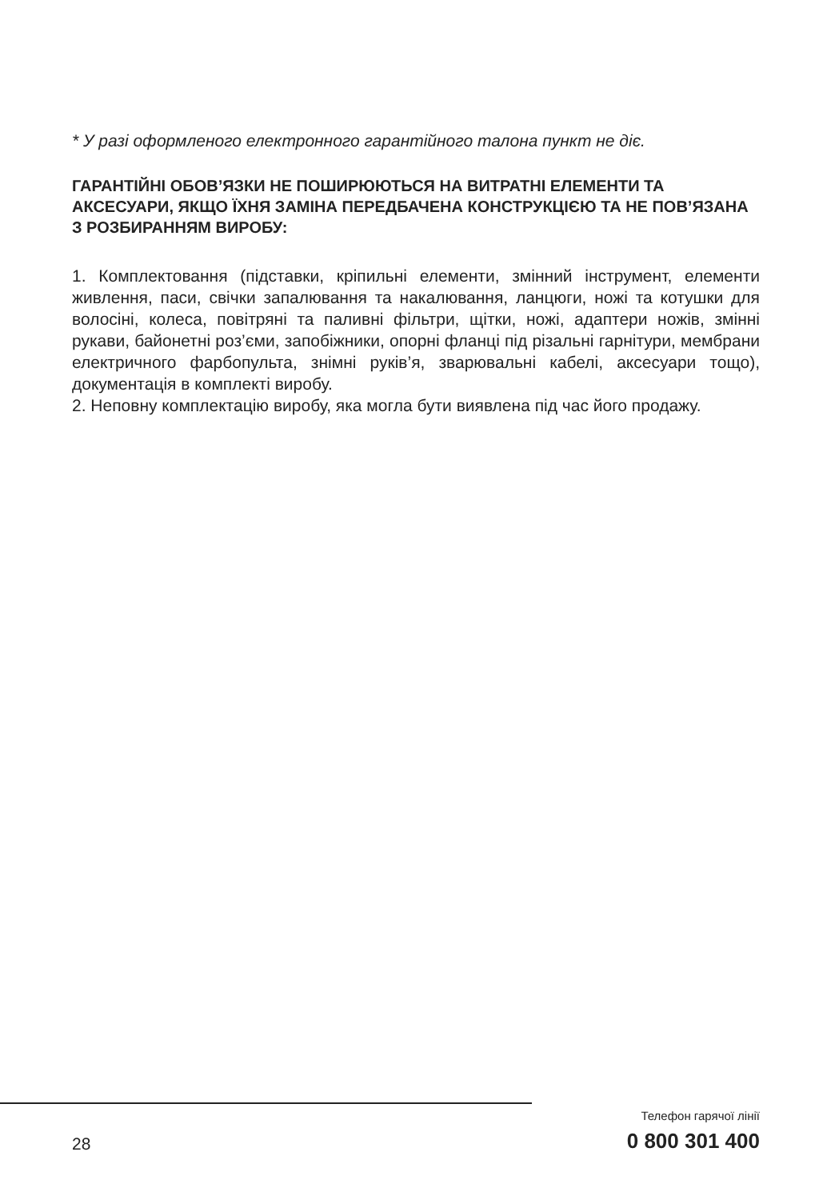* У разі оформленого електронного гарантійного талона пункт не діє.
ГАРАНТІЙНІ ОБОВ’ЯЗКИ НЕ ПОШИРЮЮТЬСЯ НА ВИТРАТНІ ЕЛЕМЕНТИ ТА АКСЕСУАРИ, ЯКЩО ЇХНЯ ЗАМІНА ПЕРЕДБАЧЕНА КОНСТРУКЦІЄЮ ТА НЕ ПОВ’ЯЗАНА З РОЗБИРАННЯМ ВИРОБУ:
1. Комплектовання (підставки, кріпильні елементи, змінний інструмент, елементи живлення, паси, свічки запалювання та накалювання, ланцюги, ножі та котушки для волосіні, колеса, повітряні та паливні фільтри, щітки, ножі, адаптери ножів, змінні рукави, байонетні роз’єми, запобіжники, опорні фланці під різальні гарнітури, мембрани електричного фарбопульта, знімні руків’я, зварювальні кабелі, аксесуари тощо), документація в комплекті виробу.
2. Неповну комплектацію виробу, яка могла бути виявлена під час його продажу.
28
Телефон гарячої лінії
0 800 301 400